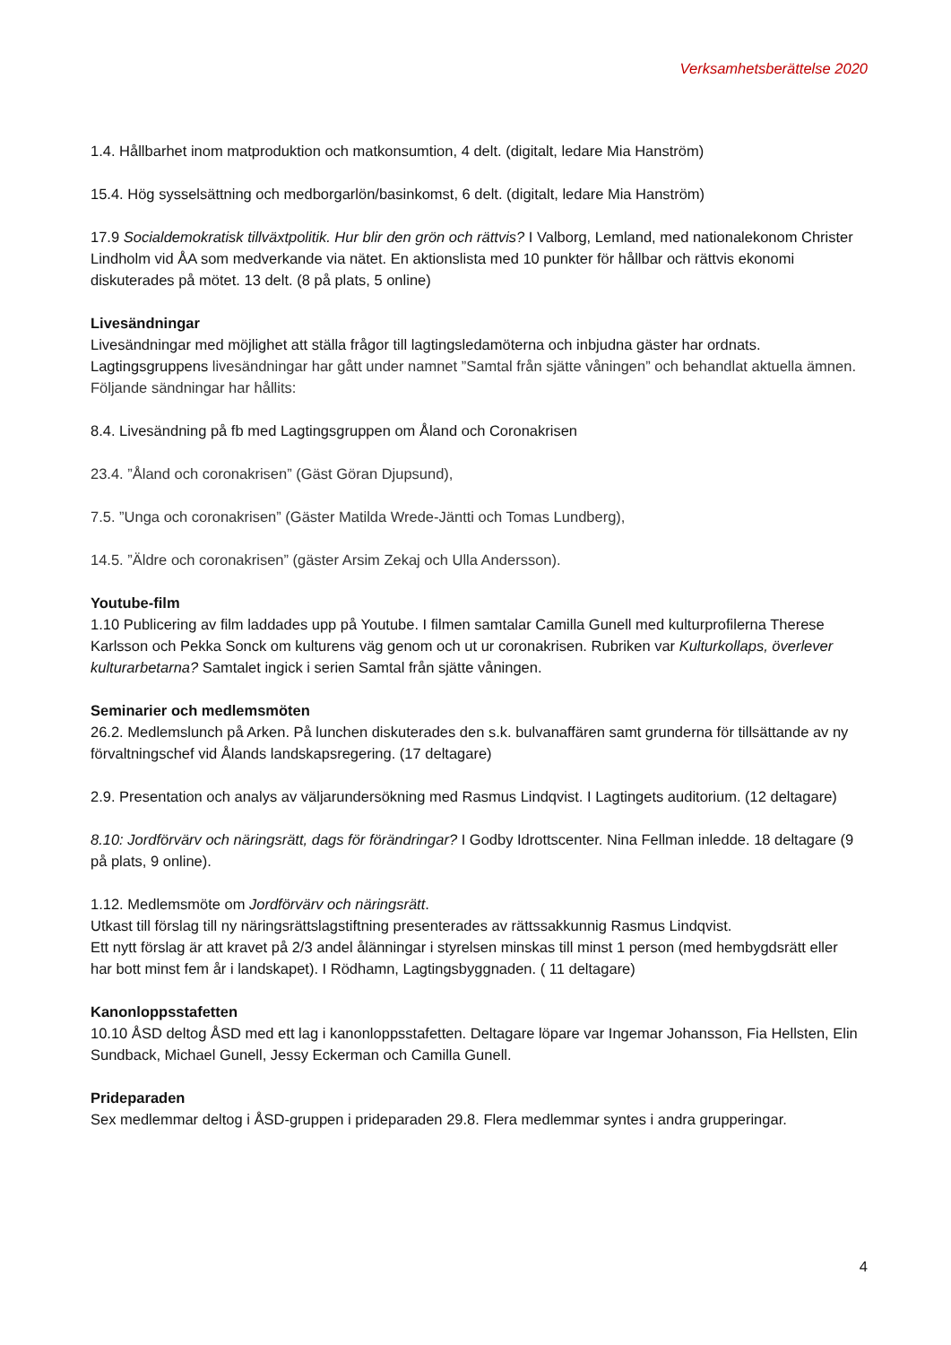Verksamhetsberättelse 2020
1.4. Hållbarhet inom matproduktion och matkonsumtion, 4 delt. (digitalt, ledare Mia Hanström)
15.4. Hög sysselsättning och medborgarlön/basinkomst, 6 delt. (digitalt, ledare Mia Hanström)
17.9 Socialdemokratisk tillväxtpolitik. Hur blir den grön och rättvis? I Valborg, Lemland, med nationalekonom Christer Lindholm vid ÅA som medverkande via nätet. En aktionslista med 10 punkter för hållbar och rättvis ekonomi diskuterades på mötet. 13 delt. (8 på plats, 5 online)
Livesändningar
Livesändningar med möjlighet att ställa frågor till lagtingsledamöterna och inbjudna gäster har ordnats. Lagtingsgruppens livesändningar har gått under namnet ”Samtal från sjätte våningen” och behandlat aktuella ämnen. Följande sändningar har hållits:
8.4. Livesändning på fb med Lagtingsgruppen om Åland och Coronakrisen
23.4. ”Åland och coronakrisen” (Gäst Göran Djupsund),
7.5. ”Unga och coronakrisen” (Gäster Matilda Wrede-Jäntti och Tomas Lundberg),
14.5. ”Äldre och coronakrisen” (gäster Arsim Zekaj och Ulla Andersson).
Youtube-film
1.10 Publicering av film laddades upp på Youtube. I filmen samtalar Camilla Gunell med kulturprofilerna Therese Karlsson och Pekka Sonck om kulturens väg genom och ut ur coronakrisen. Rubriken var Kulturkollaps, överlever kulturarbetarna? Samtalet ingick i serien Samtal från sjätte våningen.
Seminarier och medlemsmöten
26.2. Medlemslunch på Arken. På lunchen diskuterades den s.k. bulvanaffären samt grunderna för tillsättande av ny förvaltningschef vid Ålands landskapsregering. (17 deltagare)
2.9. Presentation och analys av väljarundersökning med Rasmus Lindqvist. I Lagtingets auditorium. (12 deltagare)
8.10: Jordförvärv och näringsrätt, dags för förändringar? I Godby Idrottscenter. Nina Fellman inledde. 18 deltagare (9 på plats, 9 online).
1.12. Medlemsmöte om Jordförvärv och näringsrätt.
Utkast till förslag till ny näringsrättslagstiftning presenterades av rättssakkunnig Rasmus Lindqvist.
Ett nytt förslag är att kravet på 2/3 andel ålänningar i styrelsen minskas till minst 1 person (med hembygdsrätt eller har bott minst fem år i landskapet). I Rödhamn, Lagtingsbyggnaden. ( 11 deltagare)
Kanonloppsstafetten
10.10 ÅSD deltog ÅSD med ett lag i kanonloppsstafetten. Deltagare löpare var Ingemar Johansson, Fia Hellsten, Elin Sundback, Michael Gunell, Jessy Eckerman och Camilla Gunell.
Prideparaden
Sex medlemmar deltog i ÅSD-gruppen i prideparaden 29.8. Flera medlemmar syntes i andra grupperingar.
4